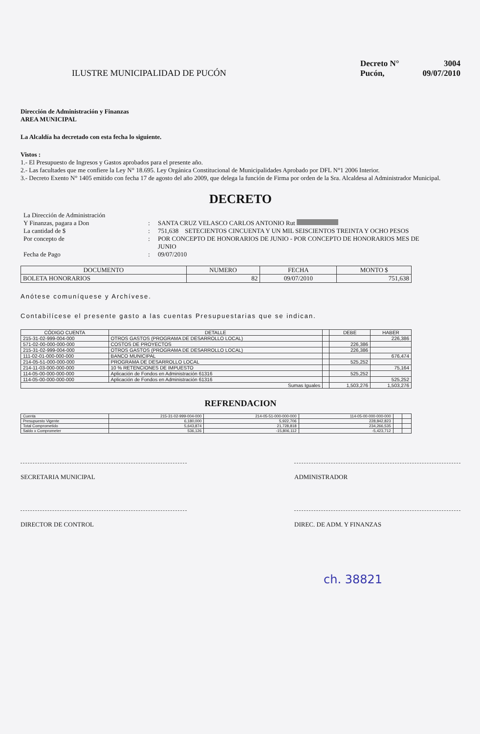ILUSTRE MUNICIPALIDAD DE PUCÓN
Decreto N° 3004
Pucón, 09/07/2010
Dirección de Administración y Finanzas
AREA MUNICIPAL
La Alcaldía ha decretado con esta fecha lo siguiente.
Vistos :
1.- El Presupuesto de Ingresos y Gastos aprobados para el presente año.
2.- Las facultades que me confiere la Ley N° 18.695. Ley Orgánica Constitucional de Municipalidades Aprobado por DFL N°1 2006 Interior.
3.- Decreto Exento N° 1405 emitido con fecha 17 de agosto del año 2009, que delega la función de Firma por orden de la Sra. Alcaldesa al Administrador Municipal.
DECRETO
La Dirección de Administración
Y Finanzas, pagara a Don : SANTA CRUZ VELASCO CARLOS ANTONIO Rut
La cantidad de $ : 751,638 SETECIENTOS CINCUENTA Y UN MIL SEISCIENTOS TREINTA Y OCHO PESOS
Por concepto de : POR CONCEPTO DE HONORARIOS DE JUNIO - POR CONCEPTO DE HONORARIOS MES DE JUNIO
Fecha de Pago : 09/07/2010
| DOCUMENTO | NUMERO | FECHA | MONTO $ |
| --- | --- | --- | --- |
| BOLETA HONORARIOS | 82 | 09/07/2010 | 751,638 |
Anótese comuníquese y Archívese.
Contabilícese el presente gasto a las cuentas Presupuestarias que se indican.
| CÓDIGO CUENTA | DETALLE | | DEBE | HABER |
| --- | --- | --- | --- | --- |
| 215-31-02-999-004-000 | OTROS GASTOS (PROGRAMA DE DESARROLLO LOCAL) | | | 226,386 |
| 571-02-00-000-000-000 | COSTOS DE PROYECTOS | | 226,386 | |
| 215-31-02-999-004-000 | OTROS GASTOS (PROGRAMA DE DESARROLLO LOCAL) | | 226,386 | |
| 111-02-01-000-000-000 | BANCO MUNICIPAL | | | 676,474 |
| 214-05-51-000-000-000 | PROGRAMA DE DESARROLLO LOCAL | | 525,252 | |
| 214-11-03-000-000-000 | 10 % RETENCIONES DE IMPUESTO | | | 75,164 |
| 114-05-00-000-000-000 | Aplicación de Fondos en Administración 61316 | | 525,252 | |
| 114-05-00-000-000-000 | Aplicación de Fondos en Administración 61316 | | | 525,252 |
| Sumas Iguales | | | 1,503,276 | 1,503,276 |
REFRENDACION
| Cuenta | 215-31-02-999-004-000 | 214-05-51-000-000-000 | 114-05-00-000-000-000 | | |
| Presupuesto Vigente | 6,180,000 | 5,922,706 | 228,842,823 | | |
| Total Comprometido | 5,643,874 | 21,728,818 | 234,266,535 | | |
| Saldo x Comprometer | 536,126 | -15,806,112 | -5,423,712 | | |
SECRETARIA MUNICIPAL ADMINISTRADOR
DIRECTOR DE CONTROL DIREC. DE ADM. Y FINANZAS
ch. 38821